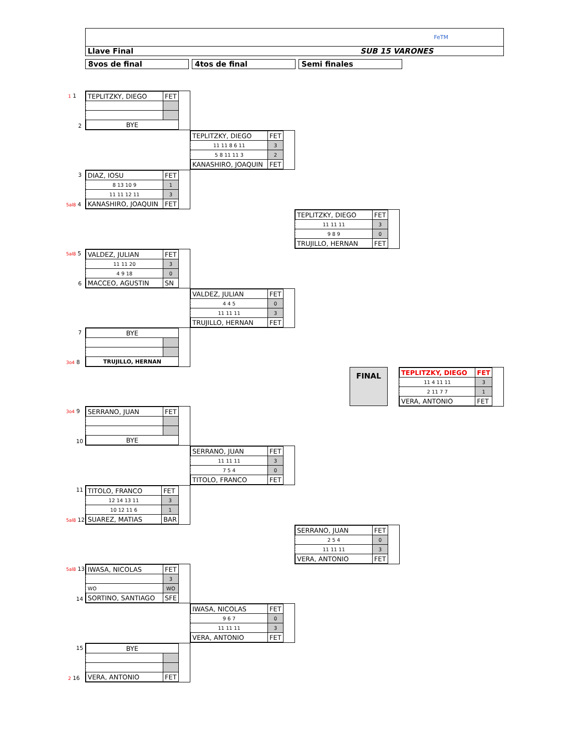FeTM
Llave Final SUB 15 VARONES
8vos de final 4tos de final Semi finales
1 1
| TEPLITZKY, DIEGO | FET |
| BYE | |
2
| TEPLITZKY, DIEGO | FET |
| 11 11 8 6 11 | 3 |
| 5 8 11 11 3 | 2 |
| KANASHIRO, JOAQUIN | FET |
3
| DIAZ, IOSU | FET |
| 8 13 10 9 | 1 |
| 11 11 12 11 | 3 |
| KANASHIRO, JOAQUIN | FET |
5al8 4
| TEPLITZKY, DIEGO | FET |
| 11 11 11 | 3 |
| 9 8 9 | 0 |
| TRUJILLO, HERNAN | FET |
5al8 5
| VALDEZ, JULIAN | FET |
| 11 11 20 | 3 |
| 4 9 18 | 0 |
| MACCEO, AGUSTIN | SN |
6
| VALDEZ, JULIAN | FET |
| 4 4 5 | 0 |
| 11 11 11 | 3 |
| TRUJILLO, HERNAN | FET |
7
| BYE | |
| TRUJILLO, HERNAN | |
3o4 8
FINAL
| TEPLITZKY, DIEGO | FET |
| 11 4 11 11 | 3 |
| 2 11 7 7 | 1 |
| VERA, ANTONIO | FET |
3o4 9
| SERRANO, JUAN | FET |
| BYE | |
10
| SERRANO, JUAN | FET |
| 11 11 11 | 3 |
| 7 5 4 | 0 |
| TITOLO, FRANCO | FET |
11
| TITOLO, FRANCO | FET |
| 12 14 13 11 | 3 |
| 10 12 11 6 | 1 |
| SUAREZ, MATIAS | BAR |
5al8 12
| SERRANO, JUAN | FET |
| 2 5 4 | 0 |
| 11 11 11 | 3 |
| VERA, ANTONIO | FET |
5al8 13
| IWASA, NICOLAS | FET |
| | 3 |
| WO | WO |
| SORTINO, SANTIAGO | SFE |
14
| IWASA, NICOLAS | FET |
| 9 6 7 | 0 |
| 11 11 11 | 3 |
| VERA, ANTONIO | FET |
15
| BYE | |
| VERA, ANTONIO | FET |
2 16